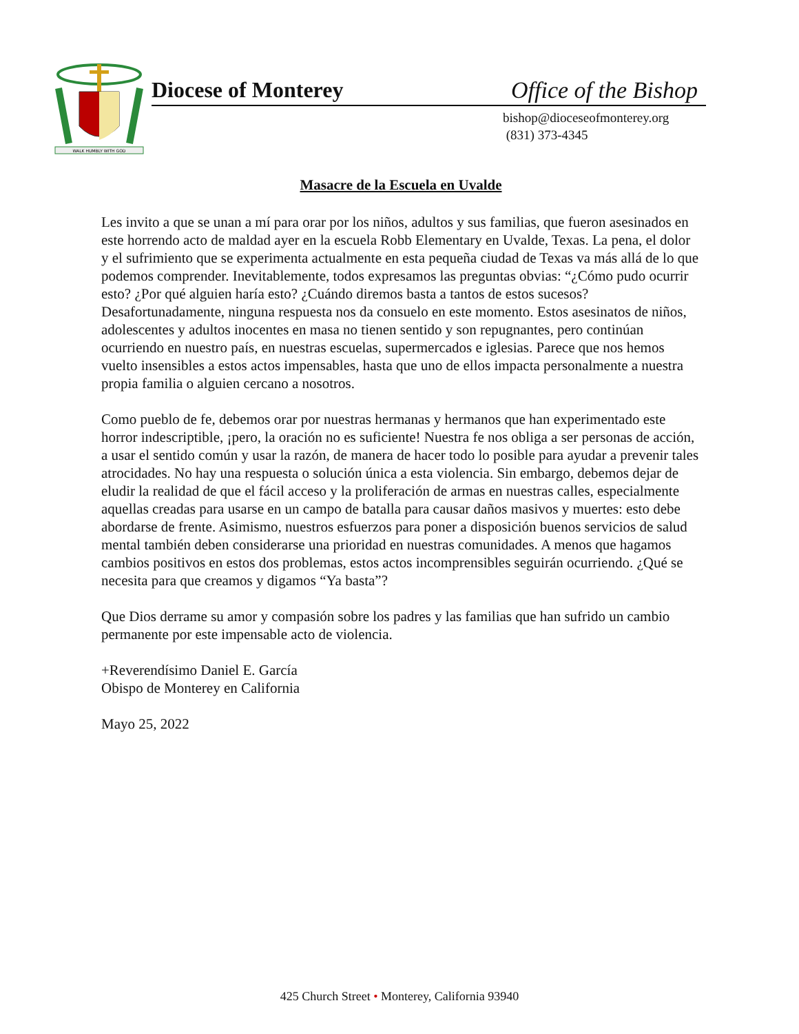WALK HUMBLY WITH GOD
Diocese of Monterey Office of the Bishop
bishop@dioceseofmonterey.org
(831) 373-4345
Masacre de la Escuela en Uvalde
Les invito a que se unan a mí para orar por los niños, adultos y sus familias, que fueron asesinados en este horrendo acto de maldad ayer en la escuela Robb Elementary en Uvalde, Texas. La pena, el dolor y el sufrimiento que se experimenta actualmente en esta pequeña ciudad de Texas va más allá de lo que podemos comprender. Inevitablemente, todos expresamos las preguntas obvias: “¿Cómo pudo ocurrir esto? ¿Por qué alguien haría esto? ¿Cuándo diremos basta a tantos de estos sucesos? Desafortunadamente, ninguna respuesta nos da consuelo en este momento. Estos asesinatos de niños, adolescentes y adultos inocentes en masa no tienen sentido y son repugnantes, pero continúan ocurriendo en nuestro país, en nuestras escuelas, supermercados e iglesias. Parece que nos hemos vuelto insensibles a estos actos impensables, hasta que uno de ellos impacta personalmente a nuestra propia familia o alguien cercano a nosotros.
Como pueblo de fe, debemos orar por nuestras hermanas y hermanos que han experimentado este horror indescriptible, ¡pero, la oración no es suficiente! Nuestra fe nos obliga a ser personas de acción, a usar el sentido común y usar la razón, de manera de hacer todo lo posible para ayudar a prevenir tales atrocidades. No hay una respuesta o solución única a esta violencia. Sin embargo, debemos dejar de eludir la realidad de que el fácil acceso y la proliferación de armas en nuestras calles, especialmente aquellas creadas para usarse en un campo de batalla para causar daños masivos y muertes: esto debe abordarse de frente. Asimismo, nuestros esfuerzos para poner a disposición buenos servicios de salud mental también deben considerarse una prioridad en nuestras comunidades. A menos que hagamos cambios positivos en estos dos problemas, estos actos incomprensibles seguirán ocurriendo. ¿Qué se necesita para que creamos y digamos “Ya basta”?
Que Dios derrame su amor y compasión sobre los padres y las familias que han sufrido un cambio permanente por este impensable acto de violencia.
+Reverendísimo Daniel E. García
Obispo de Monterey en California
Mayo 25, 2022
425 Church Street • Monterey, California 93940